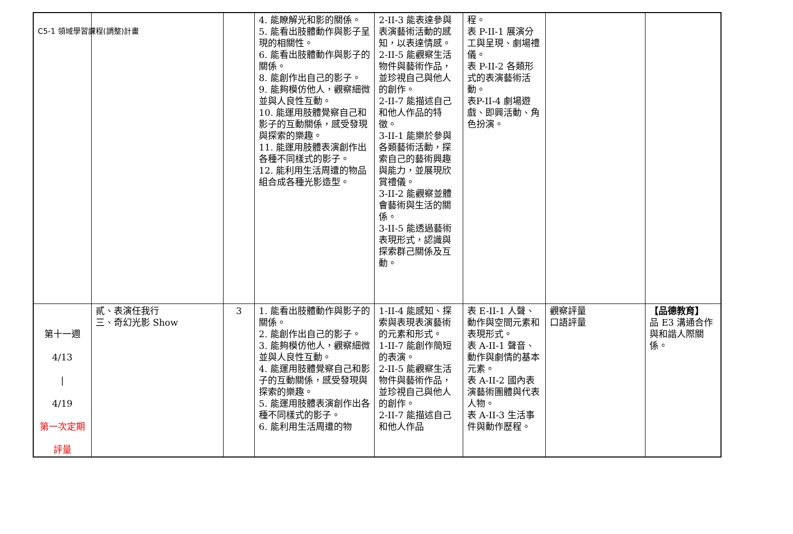C5-1 領域學習課程(調整)計畫
| | | | 4. 能瞭解光和影的關係。 5. 能看出肢體動作與影子呈現的相關性。 6. 能看出肢體動作與影子的關係。 8. 能創作出自己的影子。 9. 能夠模仿他人，觀察細微並與人良性互動。 10. 能運用肢體覺察自己和影子的互動關係，感受發現與探索的樂趣。 11. 能運用肢體表演創作出各種不同樣式的影子。 12. 能利用生活周遭的物品組合成各種光影造型。 | 2-II-3 能表達參與表演藝術活動的感知，以表達情感。 2-II-5 能觀察生活物件與藝術作品，並珍視自己與他人的創作。 2-II-7 能描述自己和他人作品的特徵。 3-II-1 能樂於參與各類藝術活動，探索自己的藝術興趣與能力，並展現欣賞禮儀。 3-II-2 能觀察並體會藝術與生活的關係。 3-II-5 能透過藝術表現形式，認識與探索群己關係及互動。 | 程。 表 P-II-1 展演分工與呈現、劇場禮儀。 表 P-II-2 各類形式的表演藝術活動。 表P-II-4 劇場遊戲、即興活動、角色扮演。 | | |
| 第十一週 4/13 / 4/19 第一次定期 評量 | 貳、表演任我行 三、奇幻光影 Show | 3 | 1. 能看出肢體動作與影子的關係。 2. 能創作出自己的影子。 3. 能夠模仿他人，觀察細微並與人良性互動。 4. 能運用肢體覺察自己和影子的互動關係，感受發現與探索的樂趣。 5. 能運用肢體表演創作出各種不同樣式的影子。 6. 能利用生活周遭的物 | 1-II-4 能感知、探索與表現表演藝術的元素和形式。 1-II-7 能創作簡短的表演。 2-II-5 能觀察生活物件與藝術作品，並珍視自己與他人的創作。 2-II-7 能描述自己和他人作品 | 表 E-II-1 人聲、動作與空間元素和表現形式。 表 A-II-1 聲音、動作與劇情的基本元素。 表 A-II-2 國內表演藝術團體與代表人物。 表 A-II-3 生活事件與動作歷程。 | 觀察評量 口語評量 | 【品德教育】 品 E3 溝通合作與和諧人際關係。 |